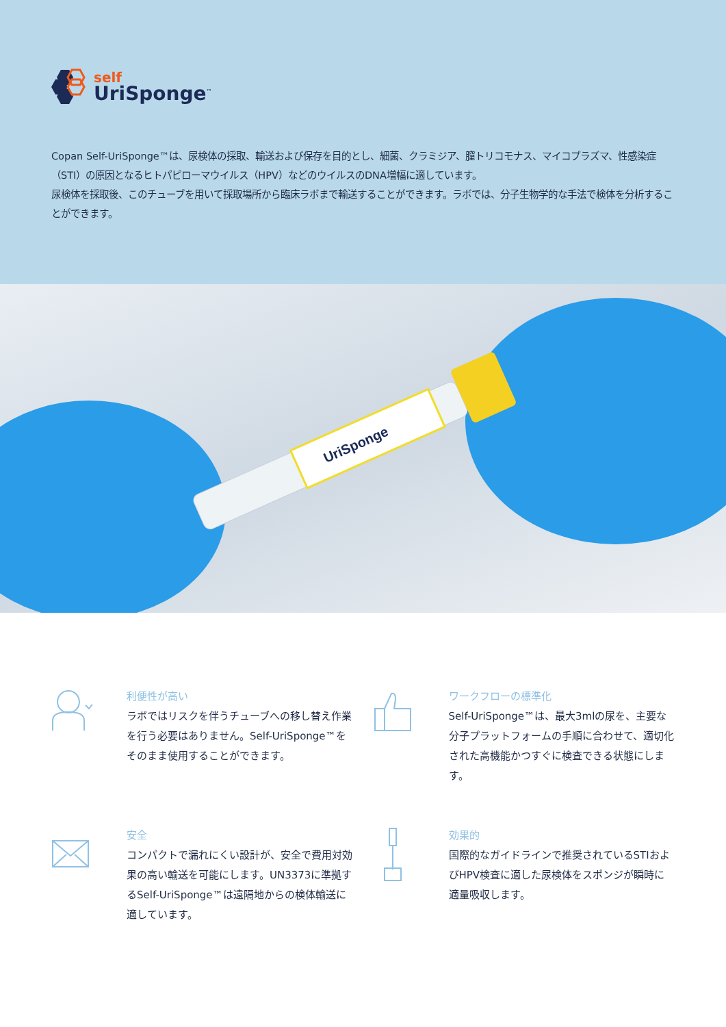self
UriSponge<sup>™</sup>
Copan Self-UriSponge™は、尿検体の採取、輸送および保存を目的とし、細菌、クラミジア、膣トリコモナス、マイコプラズマ、性感染症（STI）の原因となるヒトパピローマウイルス（HPV）などのウイルスのDNA増幅に適しています。
尿検体を採取後、このチューブを用いて採取場所から臨床ラボまで輸送することができます。ラボでは、分子生物学的な手法で検体を分析することができます。
UriSponge
利便性が高い
ラボではリスクを伴うチューブへの移し替え作業を行う必要はありません。Self-UriSponge™をそのまま使用することができます。
ワークフローの標準化
Self-UriSponge™は、最大3mlの尿を、主要な分子プラットフォームの手順に合わせて、適切化された高機能かつすぐに検査できる状態にします。
安全
コンパクトで漏れにくい設計が、安全で費用対効果の高い輸送を可能にします。UN3373に準拠するSelf-UriSponge™は遠隔地からの検体輸送に適しています。
効果的
国際的なガイドラインで推奨されているSTIおよびHPV検査に適した尿検体をスポンジが瞬時に適量吸収します。